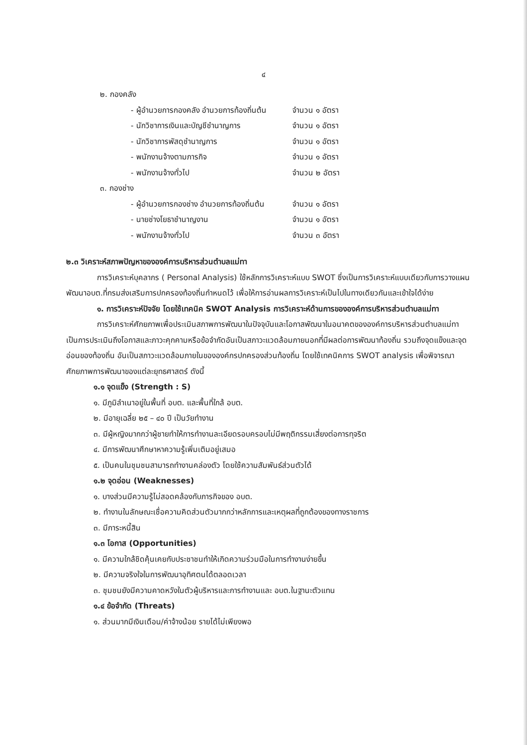๔
๒. กองคลัง
- ผู้อำนวยการกองคลัง อำนวยการท้องถิ่นต้น จำนวน ๑ อัตรา
- นักวิชาการเงินและบัญชีชำนาญการ จำนวน ๑ อัตรา
- นักวิชาการพัสดุชำนาญการ จำนวน ๑ อัตรา
- พนักงานจ้างตามภารกิจ จำนวน ๑ อัตรา
- พนักงานจ้างทั่วไป จำนวน ๒ อัตรา
๓. กองช่าง
- ผู้อำนวยการกองช่าง อำนวยการท้องถิ่นต้น จำนวน ๑ อัตรา
- นายช่างโยธาชำนาญงาน จำนวน ๑ อัตรา
- พนักงานจ้างทั่วไป จำนวน ๓ อัตรา
๒.๓ วิเคราะห์สภาพปัญหาขององค์การบริหารส่วนตำบลแม่ทา
การวิเคราะห์บุคลากร ( Personal Analysis) ใช้หลักการวิเคราะห์แบบ SWOT ซึ่งเป็นการวิเคราะห์แบบเดียวกับการวางแผนพัฒนาอบต.ที่กรมส่งเสริมการปกครองท้องถิ่นกำหนดไว้ เพื่อให้การอ่านผลการวิเคราะห์เป็นไปในทางเดียวกันและเข้าใจได้ง่าย
๑. การวิเคราะห์ปัจจัย โดยใช้เทคนิค SWOT Analysis การวิเคราะห์ด้านการขององค์การบริหารส่วนตำบลแม่ทา
การวิเคราะห์ศักยภาพเพื่อประเมินสภาพการพัฒนาในปัจจุบันและโอกาสพัฒนาในอนาคตขององค์การบริหารส่วนตำบลแม่ทา เป็นการประเมินถึงโอกาสและภาวะคุกคามหรือข้อจำกัดอันเป็นสภาวะแวดล้อมภายนอกที่มีผลต่อการพัฒนาท้องถิ่น รวมถึงจุดแข็งและจุดอ่อนของท้องถิ่น อันเป็นสภาวะแวดล้อมภายในขององค์กรปกครองส่วนท้องถิ่น โดยใช้เทคนิคการ SWOT analysis เพื่อพิจารณาศักยภาพการพัฒนาของแต่ละยุทธศาสตร์ ดังนี้
๑.๑ จุดแข็ง (Strength : S)
๑. มีภูมิลำเนาอยู่ในพื้นที่ อบต. และพื้นที่ใกล้ อบต.
๒. มีอายุเฉลี่ย ๒๕ – ๔๐ ปี เป็นวัยทำงาน
๓. มีผู้หญิงมากกว่าผู้ชายทำให้การทำงานละเอียดรอบครอบไม่มีพฤติกรรมเสี่ยงต่อการทุจริต
๔. มีการพัฒนาศึกษาหาความรู้เพิ่มเติมอยู่เสมอ
๕. เป็นคนในชุมชนสามารถทำงานคล่องตัว โดยใช้ความสัมพันธ์ส่วนตัวได้
๑.๒ จุดอ่อน (Weaknesses)
๑. บางส่วนมีความรู้ไม่สอดคล้องกับภารกิจของ อบต.
๒. ทำงานในลักษณะเชื่อความคิดส่วนตัวมากกว่าหลักการและเหตุผลที่ถูกต้องของทางราชการ
๓. มีภาระหนี้สิน
๑.๓ โอกาส (Opportunities)
๑. มีความใกล้ชิดคุ้นเคยกับประชาชนทำให้เกิดความร่วมมือในการทำงานง่ายขึ้น
๒. มีความจริงใจในการพัฒนาอุทิศตนได้ตลอดเวลา
๓. ชุมชนยังมีความคาดหวังในตัวผู้บริหารและการทำงานและ อบต.ในฐานะตัวแทน
๑.๔ ข้อจำกัด (Threats)
๑. ส่วนมากมีเงินเดือน/ค่าจ้างน้อย รายได้ไม่เพียงพอ